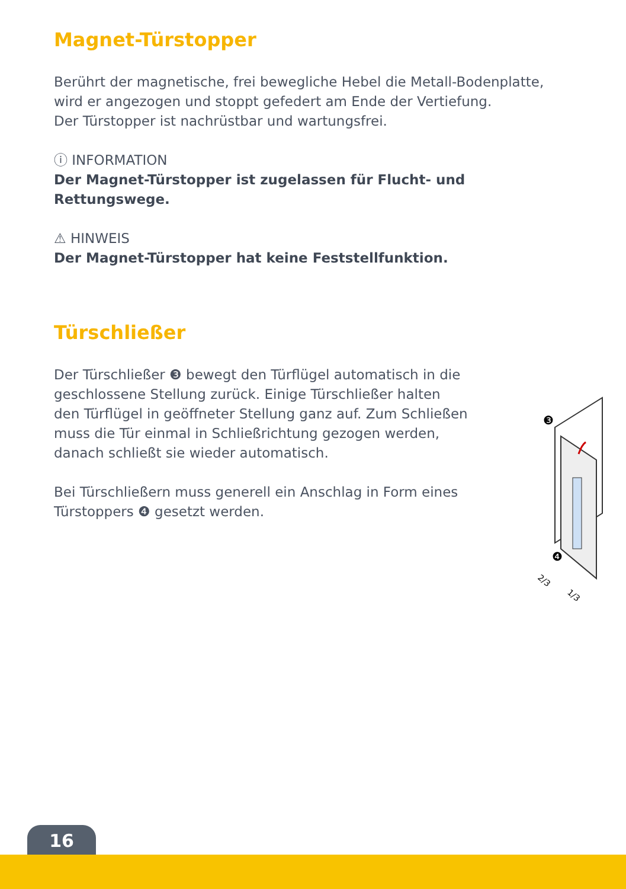Magnet-Türstopper
Berührt der magnetische, frei bewegliche Hebel die Metall-Bodenplatte, wird er angezogen und stoppt gefedert am Ende der Vertiefung.
Der Türstopper ist nachrüstbar und wartungsfrei.
ⓘ INFORMATION
Der Magnet-Türstopper ist zugelassen für Flucht- und Rettungswege.
⚠ HINWEIS
Der Magnet-Türstopper hat keine Feststellfunktion.
Türschließer
Der Türschließer ❸ bewegt den Türflügel automatisch in die geschlossene Stellung zurück. Einige Türschließer halten den Türflügel in geöffneter Stellung ganz auf. Zum Schließen muss die Tür einmal in Schließrichtung gezogen werden, danach schließt sie wieder automatisch.
Bei Türschließern muss generell ein Anschlag in Form eines Türstoppers ❹ gesetzt werden.
❸
❹
2/3
1/3
16